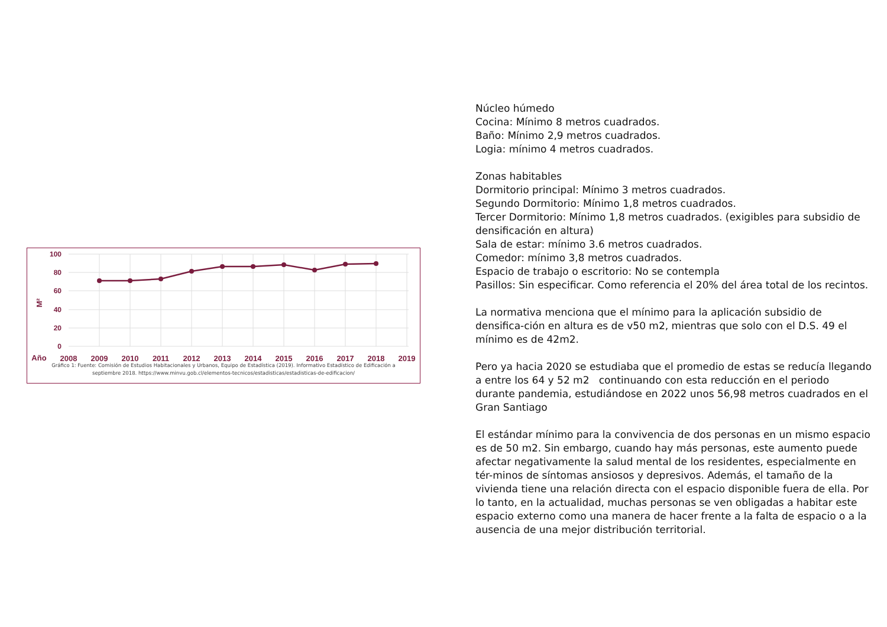100
80
60
40
20
0
M²
Año
2008
2009
2010
2011
2012
2013
2014
2015
2016
2017
2018
2019
Gráfico 1: Fuente: Comisión de Estudios Habitacionales y Urbanos, Equipo de Estadística (2019). Informativo Estadístico de Edificación a
septiembre 2018. https://www.minvu.gob.cl/elementos-tecnicos/estadisticas/estadisticas-de-edificacion/
Núcleo húmedo
Cocina: Mínimo 8 metros cuadrados.
Baño: Mínimo 2,9 metros cuadrados.
Logia: mínimo 4 metros cuadrados.
Zonas habitables
Dormitorio principal: Mínimo 3 metros cuadrados.
Segundo Dormitorio: Mínimo 1,8 metros cuadrados.
Tercer Dormitorio: Mínimo 1,8 metros cuadrados. (exigibles para subsidio de densificación en altura)
Sala de estar: mínimo 3.6 metros cuadrados.
Comedor: mínimo 3,8 metros cuadrados.
Espacio de trabajo o escritorio: No se contempla
Pasillos: Sin especificar. Como referencia el 20% del área total de los recintos.
La normativa menciona que el mínimo para la aplicación subsidio de densifica-ción en altura es de v50 m2, mientras que solo con el D.S. 49 el mínimo es de 42m2.
Pero ya hacia 2020 se estudiaba que el promedio de estas se reducía llegando a entre los 64 y 52 m2 continuando con esta reducción en el periodo durante pandemia, estudiándose en 2022 unos 56,98 metros cuadrados en el Gran Santiago
El estándar mínimo para la convivencia de dos personas en un mismo espacio es de 50 m2. Sin embargo, cuando hay más personas, este aumento puede afectar negativamente la salud mental de los residentes, especialmente en tér-minos de síntomas ansiosos y depresivos. Además, el tamaño de la vivienda tiene una relación directa con el espacio disponible fuera de ella. Por lo tanto, en la actualidad, muchas personas se ven obligadas a habitar este espacio externo como una manera de hacer frente a la falta de espacio o a la ausencia de una mejor distribución territorial.